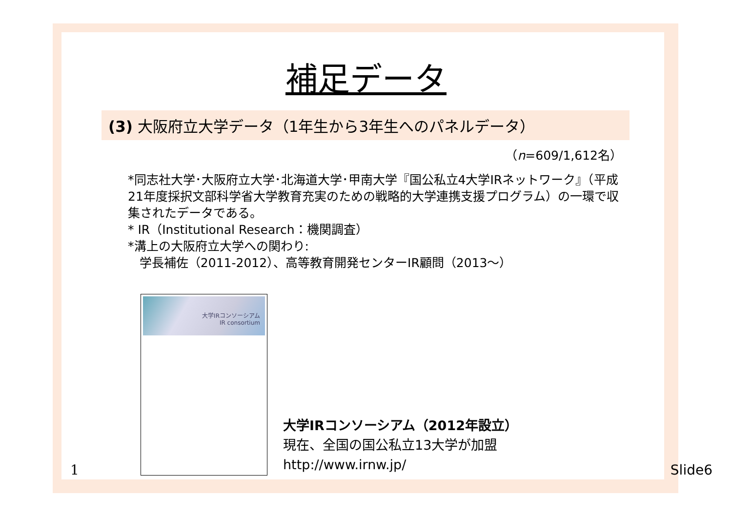補足データ
(3) 大阪府立大学データ（1年生から3年生へのパネルデータ）
（n=609/1,612名）
*同志社大学･大阪府立大学･北海道大学･甲南大学『国公私立4大学IRネットワーク』（平成21年度採択文部科学省大学教育充実のための戦略的大学連携支援プログラム）の一環で収集されたデータである。
* IR（Institutional Research：機関調査）
*溝上の大阪府立大学への関わり:
学長補佐（2011-2012）、高等教育開発センターIR顧問（2013～）
大学IRコンソーシアム
IR consortium
大学IRコンソーシアム（2012年設立）
現在、全国の国公私立13大学が加盟
http://www.irnw.jp/
1 Slide6